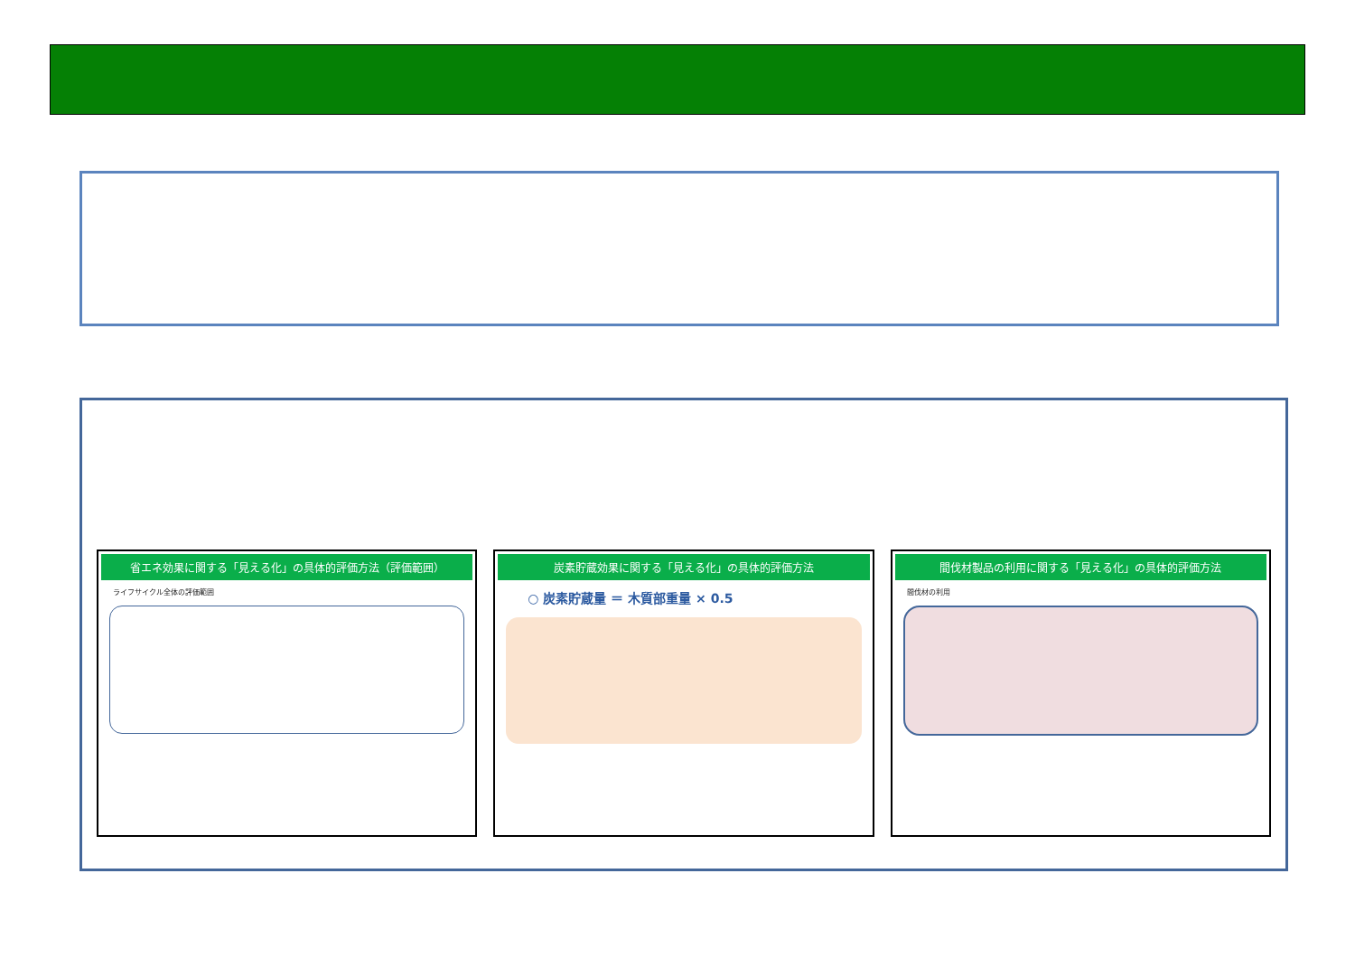省エネ効果に関する「見える化」の具体的評価方法（評価範囲）
ライフサイクル全体の評価範囲
炭素貯蔵効果に関する「見える化」の具体的評価方法
○ 炭素貯蔵量 ＝ 木質部重量 × 0.5
間伐材製品の利用に関する「見える化」の具体的評価方法
間伐材の利用